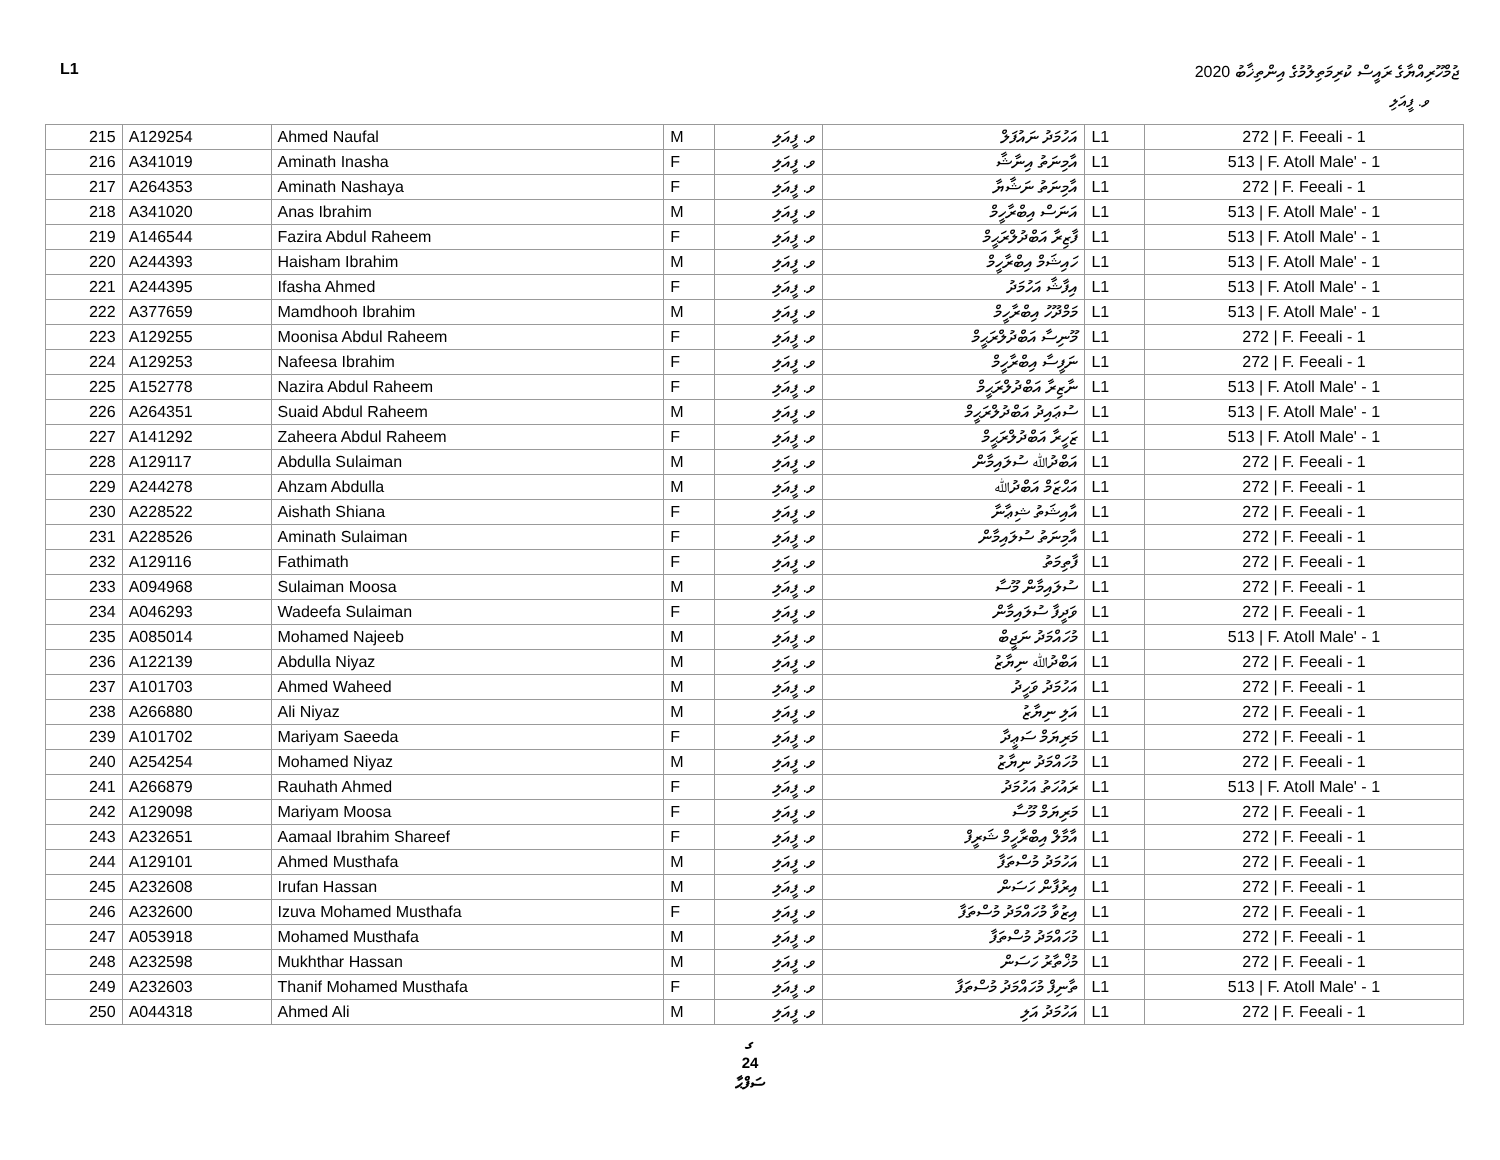L1 ޖުމްހޫރިއްޔާގެ ރައީސް ކުރިމަތިލުމުގެ އިންތިޚާބު 2020
ވ. ފީއަލި
| 215 | A129254 | Ahmed Naufal | M | ވ. ފީއަލި | އަހުމަދު ނައުފަލް | L1 | 272 / F. Feeali - 1 |
| 216 | A341019 | Aminath Inasha | F | ވ. ފީއަލި | އާމިނަތު އިނާޝާ | L1 | 513 / F. Atoll Male' - 1 |
| 217 | A264353 | Aminath Nashaya | F | ވ. ފީއަލި | އާމިނަތު ނަޝާޔާ | L1 | 272 / F. Feeali - 1 |
| 218 | A341020 | Anas Ibrahim | M | ވ. ފީއަލި | އަނަސް އިބްރާހީމް | L1 | 513 / F. Atoll Male' - 1 |
| 219 | A146544 | Fazira Abdul Raheem | F | ވ. ފީއަލި | ފާޒިރާ އަބްދުލްރަޙީމް | L1 | 513 / F. Atoll Male' - 1 |
| 220 | A244393 | Haisham Ibrahim | M | ވ. ފީއަލި | ހައިޝަމް އިބްރާހީމް | L1 | 513 / F. Atoll Male' - 1 |
| 221 | A244395 | Ifasha Ahmed | F | ވ. ފީއަލި | އިފާޝާ އަހުމަދު | L1 | 513 / F. Atoll Male' - 1 |
| 222 | A377659 | Mamdhooh Ibrahim | M | ވ. ފީއަލި | މަމްދޫހު އިބްރާހީމް | L1 | 513 / F. Atoll Male' - 1 |
| 223 | A129255 | Moonisa Abdul Raheem | F | ވ. ފީއަލި | މޫނިސާ އަބްދުލްރަޙީމް | L1 | 272 / F. Feeali - 1 |
| 224 | A129253 | Nafeesa Ibrahim | F | ވ. ފީއަލި | ނަފީސާ އިބްރާހީމް | L1 | 272 / F. Feeali - 1 |
| 225 | A152778 | Nazira Abdul Raheem | F | ވ. ފީއަލި | ނާޒިރާ އަބްދުލްރަޙީމް | L1 | 513 / F. Atoll Male' - 1 |
| 226 | A264351 | Suaid Abdul Raheem | M | ވ. ފީއަލި | ސުޢައިދު އަބްދުލްރަޙީމް | L1 | 513 / F. Atoll Male' - 1 |
| 227 | A141292 | Zaheera Abdul Raheem | F | ވ. ފީއަލި | ޒަހީރާ އަބްދުލްރަޙީމް | L1 | 513 / F. Atoll Male' - 1 |
| 228 | A129117 | Abdulla Sulaiman | M | ވ. ފީއަލި | އަބްދުﷲ ސުލައިމާން | L1 | 272 / F. Feeali - 1 |
| 229 | A244278 | Ahzam Abdulla | M | ވ. ފީއަލި | އަޙްޒަމް އަބްދުﷲ | L1 | 272 / F. Feeali - 1 |
| 230 | A228522 | Aishath Shiana | F | ވ. ފީއަލި | އާއިޝަތު ޝިޢާނާ | L1 | 272 / F. Feeali - 1 |
| 231 | A228526 | Aminath Sulaiman | F | ވ. ފީއަލި | އާމިނަތު ސުލައިމާން | L1 | 272 / F. Feeali - 1 |
| 232 | A129116 | Fathimath | F | ވ. ފީއަލި | ފާތިމަތު | L1 | 272 / F. Feeali - 1 |
| 233 | A094968 | Sulaiman Moosa | M | ވ. ފީއަލި | ސުލައިމާން މޫސާ | L1 | 272 / F. Feeali - 1 |
| 234 | A046293 | Wadeefa Sulaiman | F | ވ. ފީއަލި | ވަދީފާ ސުލައިމާން | L1 | 272 / F. Feeali - 1 |
| 235 | A085014 | Mohamed Najeeb | M | ވ. ފީއަލި | މުހައްމަދު ނަޖީބް | L1 | 513 / F. Atoll Male' - 1 |
| 236 | A122139 | Abdulla Niyaz | M | ވ. ފީއަލި | އަބްދުﷲ ނިޔާޒު | L1 | 272 / F. Feeali - 1 |
| 237 | A101703 | Ahmed Waheed | M | ވ. ފީއަލި | އަހުމަދު ވަހީދު | L1 | 272 / F. Feeali - 1 |
| 238 | A266880 | Ali Niyaz | M | ވ. ފީއަލި | އަލި ނިޔާޒު | L1 | 272 / F. Feeali - 1 |
| 239 | A101702 | Mariyam Saeeda | F | ވ. ފީއަލި | މަރިޔަމް ސަޢީދާ | L1 | 272 / F. Feeali - 1 |
| 240 | A254254 | Mohamed Niyaz | M | ވ. ފީއަލި | މުހައްމަދު ނިޔާޒު | L1 | 272 / F. Feeali - 1 |
| 241 | A266879 | Rauhath Ahmed | F | ވ. ފީއަލި | ރައުހަތު އަހުމަދު | L1 | 513 / F. Atoll Male' - 1 |
| 242 | A129098 | Mariyam Moosa | F | ވ. ފީއަލި | މަރިޔަމް މޫސާ | L1 | 272 / F. Feeali - 1 |
| 243 | A232651 | Aamaal Ibrahim Shareef | F | ވ. ފީއަލި | އާމާލް އިބްރާހީމް ޝަރީފް | L1 | 272 / F. Feeali - 1 |
| 244 | A129101 | Ahmed Musthafa | M | ވ. ފީއަލި | އަހުމަދު މުސްތަފާ | L1 | 272 / F. Feeali - 1 |
| 245 | A232608 | Irufan Hassan | M | ވ. ފީއަލި | އިރުފާން ހަސަން | L1 | 272 / F. Feeali - 1 |
| 246 | A232600 | Izuva Mohamed Musthafa | F | ވ. ފީއަލި | އިޒުވާ މުހައްމަދު މުސްތަފާ | L1 | 272 / F. Feeali - 1 |
| 247 | A053918 | Mohamed Musthafa | M | ވ. ފީއަލި | މުހައްމަދު މުސްތަފާ | L1 | 272 / F. Feeali - 1 |
| 248 | A232598 | Mukhthar Hassan | M | ވ. ފީއަލި | މުޚްތާރު ހަސަން | L1 | 272 / F. Feeali - 1 |
| 249 | A232603 | Thanif Mohamed Musthafa | F | ވ. ފީއަލި | ތާނިފް މުހައްމަދު މުސްތަފާ | L1 | 513 / F. Atoll Male' - 1 |
| 250 | A044318 | Ahmed Ali | M | ވ. ފީއަލި | އަހުމަދު އަލި | L1 | 272 / F. Feeali - 1 |
ގ
24
ސަފްޙާ